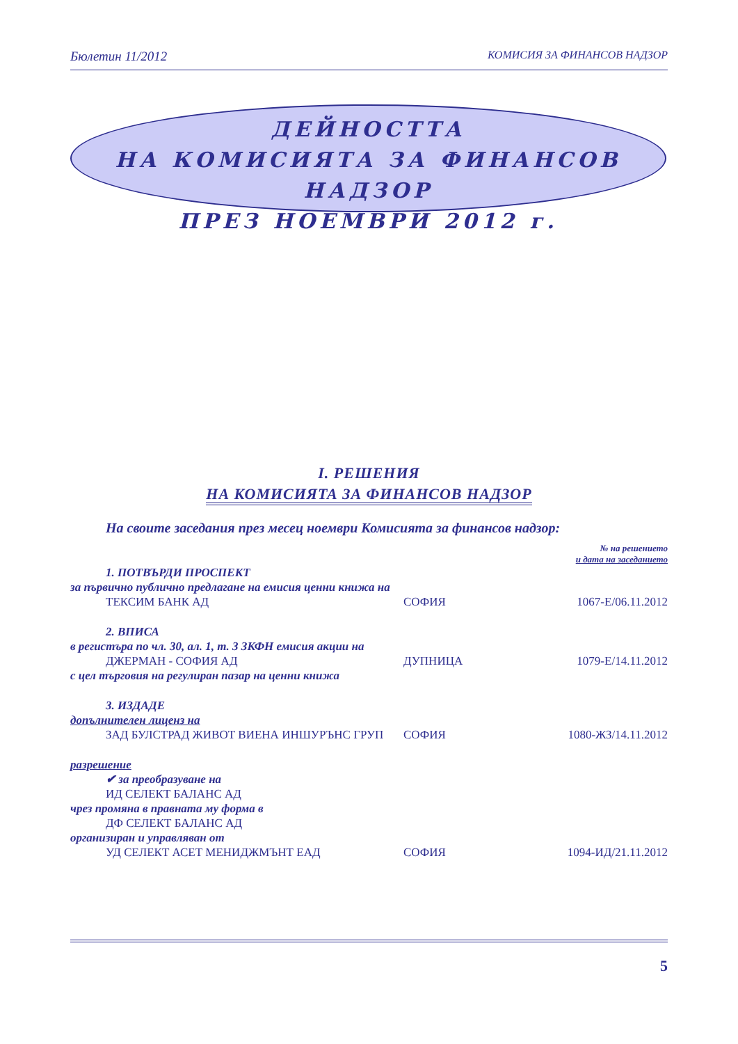Бюлетин 11/2012 КОМИСИЯ ЗА ФИНАНСОВ НАДЗОР
ДЕЙНОСТТА
НА КОМИСИЯТА ЗА ФИНАНСОВ НАДЗОР
ПРЕЗ НОЕМВРИ 2012 г.
I. РЕШЕНИЯ
НА КОМИСИЯТА ЗА ФИНАНСОВ НАДЗОР
На своите заседания през месец ноември Комисията за финансов надзор:
№ на решението
и дата на заседанието
1. ПОТВЪРДИ ПРОСПЕКТ
за първично публично предлагане на емисия ценни книжа на
ТЕКСИМ БАНК АД СОФИЯ 1067-Е/06.11.2012
2. ВПИСА
в регистъра по чл. 30, ал. 1, т. 3 ЗКФН емисия акции на
ДЖЕРМАН - СОФИЯ АД ДУПНИЦА 1079-Е/14.11.2012
с цел търговия на регулиран пазар на ценни книжа
3. ИЗДАДЕ
допълнителен лиценз на
ЗАД БУЛСТРАД ЖИВОТ ВИЕНА ИНШУРЪНС ГРУП СОФИЯ 1080-ЖЗ/14.11.2012
разрешение
✔ за преобразуване на
ИД СЕЛЕКТ БАЛАНС АД
чрез промяна в правната му форма в
ДФ СЕЛЕКТ БАЛАНС АД
организиран и управляван от
УД СЕЛЕКТ АСЕТ МЕНИДЖМЪНТ ЕАД СОФИЯ 1094-ИД/21.11.2012
5